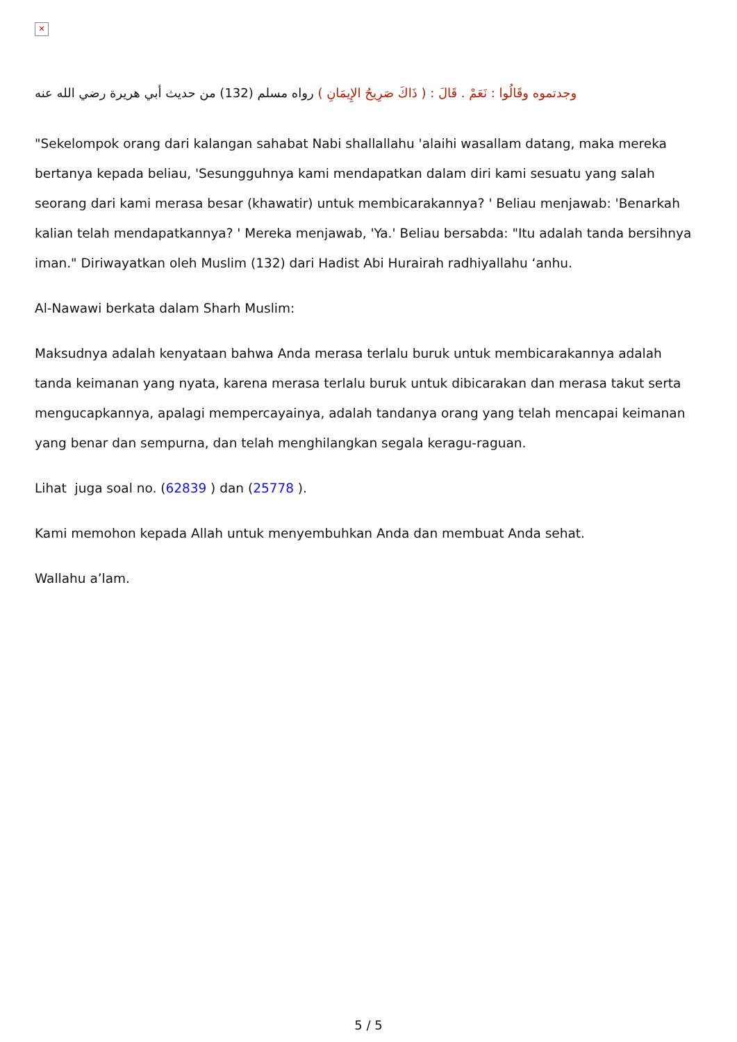✕
وجدتموه وقَالُوا : نَعَمْ . قَالَ : ( ذَاكَ صَرِيحُ الإِيمَانِ ) رواه مسلم (132) من حديث أبي هريرة رضي الله عنه
"Sekelompok orang dari kalangan sahabat Nabi shallallahu 'alaihi wasallam datang, maka mereka bertanya kepada beliau, 'Sesungguhnya kami mendapatkan dalam diri kami sesuatu yang salah seorang dari kami merasa besar (khawatir) untuk membicarakannya? ' Beliau menjawab: 'Benarkah kalian telah mendapatkannya? ' Mereka menjawab, 'Ya.' Beliau bersabda: "Itu adalah tanda bersihnya iman." Diriwayatkan oleh Muslim (132) dari Hadist Abi Hurairah radhiyallahu ‘anhu.
Al-Nawawi berkata dalam Sharh Muslim:
Maksudnya adalah kenyataan bahwa Anda merasa terlalu buruk untuk membicarakannya adalah tanda keimanan yang nyata, karena merasa terlalu buruk untuk dibicarakan dan merasa takut serta mengucapkannya, apalagi mempercayainya, adalah tandanya orang yang telah mencapai keimanan yang benar dan sempurna, dan telah menghilangkan segala keragu-raguan.
Lihat juga soal no. (62839 ) dan (25778 ).
Kami memohon kepada Allah untuk menyembuhkan Anda dan membuat Anda sehat.
Wallahu a’lam.
5 / 5